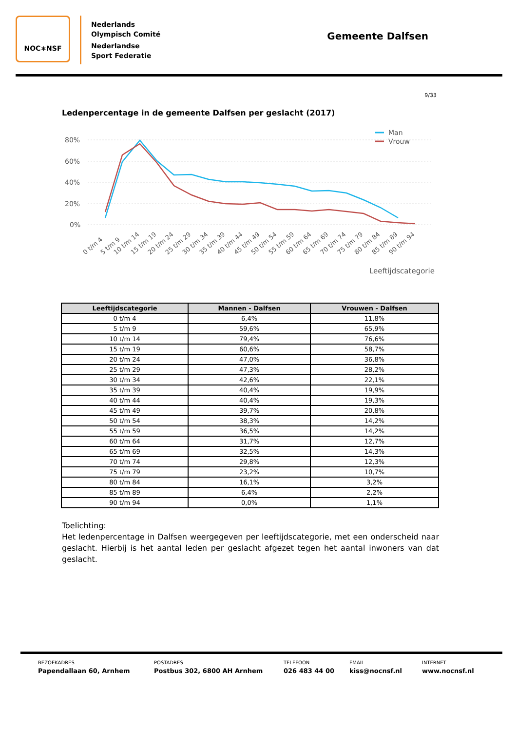NOC∗NSF
Nederlands
Olympisch Comité
Nederlandse
Sport Federatie
Gemeente Dalfsen
9/33
Ledenpercentage in de gemeente Dalfsen per geslacht (2017)
80%
60%
40%
20%
0%
Man
Vrouw
0 t/m 4
5 t/m 9
10 t/m 14
15 t/m 19
20 t/m 24
25 t/m 29
30 t/m 34
35 t/m 39
40 t/m 44
45 t/m 49
50 t/m 54
55 t/m 59
60 t/m 64
65 t/m 69
70 t/m 74
75 t/m 79
80 t/m 84
85 t/m 89
90 t/m 94
Leeftijdscategorie
| Leeftijdscategorie | Mannen - Dalfsen | Vrouwen - Dalfsen |
| --- | --- | --- |
| 0 t/m 4 | 6,4% | 11,8% |
| 5 t/m 9 | 59,6% | 65,9% |
| 10 t/m 14 | 79,4% | 76,6% |
| 15 t/m 19 | 60,6% | 58,7% |
| 20 t/m 24 | 47,0% | 36,8% |
| 25 t/m 29 | 47,3% | 28,2% |
| 30 t/m 34 | 42,6% | 22,1% |
| 35 t/m 39 | 40,4% | 19,9% |
| 40 t/m 44 | 40,4% | 19,3% |
| 45 t/m 49 | 39,7% | 20,8% |
| 50 t/m 54 | 38,3% | 14,2% |
| 55 t/m 59 | 36,5% | 14,2% |
| 60 t/m 64 | 31,7% | 12,7% |
| 65 t/m 69 | 32,5% | 14,3% |
| 70 t/m 74 | 29,8% | 12,3% |
| 75 t/m 79 | 23,2% | 10,7% |
| 80 t/m 84 | 16,1% | 3,2% |
| 85 t/m 89 | 6,4% | 2,2% |
| 90 t/m 94 | 0,0% | 1,1% |
Toelichting:
Het ledenpercentage in Dalfsen weergegeven per leeftijdscategorie, met een onderscheid naar geslacht. Hierbij is het aantal leden per geslacht afgezet tegen het aantal inwoners van dat geslacht.
BEZOEKADRES
Papendallaan 60, Arnhem
POSTADRES
Postbus 302, 6800 AH Arnhem
TELEFOON
026 483 44 00
EMAIL
kiss@nocnsf.nl
INTERNET
www.nocnsf.nl